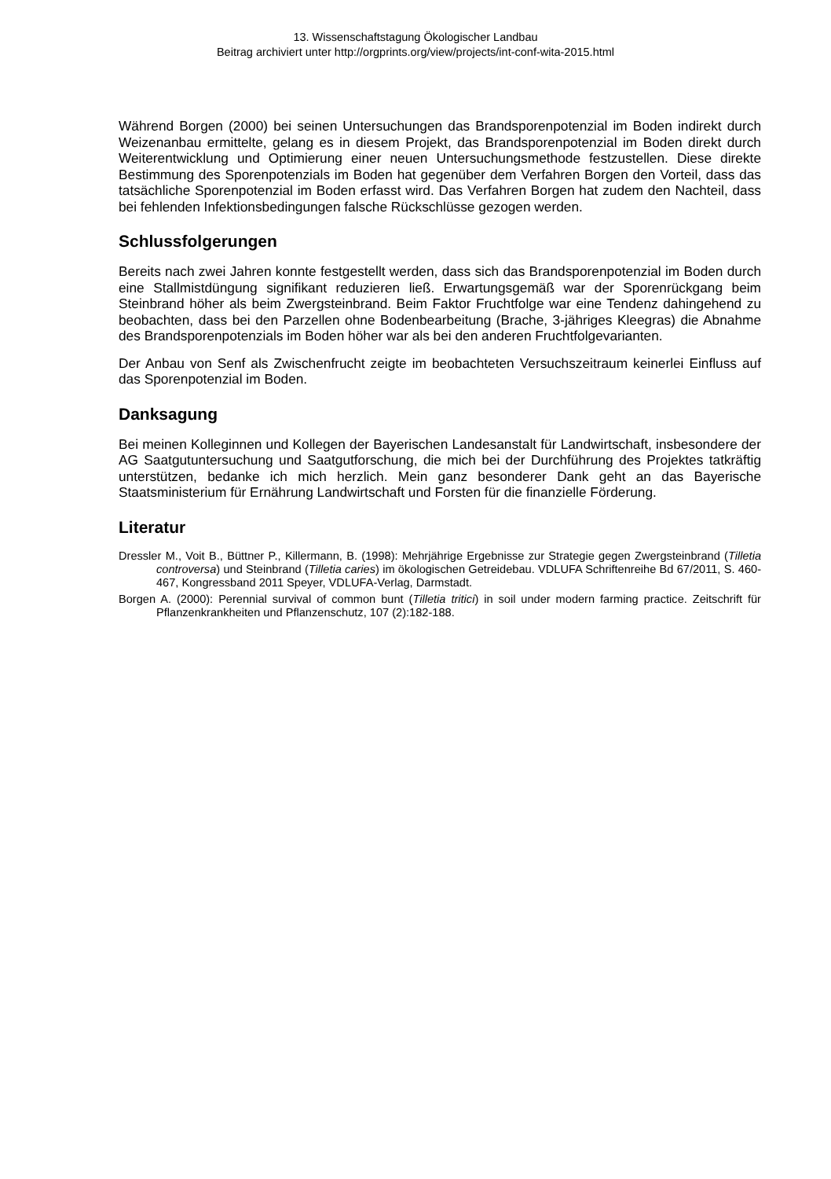13. Wissenschaftstagung Ökologischer Landbau
Beitrag archiviert unter http://orgprints.org/view/projects/int-conf-wita-2015.html
Während Borgen (2000) bei seinen Untersuchungen das Brandsporenpotenzial im Boden indirekt durch Weizenanbau ermittelte, gelang es in diesem Projekt, das Brandsporenpotenzial im Boden direkt durch Weiterentwicklung und Optimierung einer neuen Untersuchungsmethode festzustellen. Diese direkte Bestimmung des Sporenpotenzials im Boden hat gegenüber dem Verfahren Borgen den Vorteil, dass das tatsächliche Sporenpotenzial im Boden erfasst wird. Das Verfahren Borgen hat zudem den Nachteil, dass bei fehlenden Infektionsbedingungen falsche Rückschlüsse gezogen werden.
Schlussfolgerungen
Bereits nach zwei Jahren konnte festgestellt werden, dass sich das Brandsporenpotenzial im Boden durch eine Stallmistdüngung signifikant reduzieren ließ. Erwartungsgemäß war der Sporenrückgang beim Steinbrand höher als beim Zwergsteinbrand. Beim Faktor Fruchtfolge war eine Tendenz dahingehend zu beobachten, dass bei den Parzellen ohne Bodenbearbeitung (Brache, 3-jähriges Kleegras) die Abnahme des Brandsporenpotenzials im Boden höher war als bei den anderen Fruchtfolgevarianten.
Der Anbau von Senf als Zwischenfrucht zeigte im beobachteten Versuchszeitraum keinerlei Einfluss auf das Sporenpotenzial im Boden.
Danksagung
Bei meinen Kolleginnen und Kollegen der Bayerischen Landesanstalt für Landwirtschaft, insbesondere der AG Saatgutuntersuchung und Saatgutforschung, die mich bei der Durchführung des Projektes tatkräftig unterstützen, bedanke ich mich herzlich. Mein ganz besonderer Dank geht an das Bayerische Staatsministerium für Ernährung Landwirtschaft und Forsten für die finanzielle Förderung.
Literatur
Dressler M., Voit B., Büttner P., Killermann, B. (1998): Mehrjährige Ergebnisse zur Strategie gegen Zwergsteinbrand (Tilletia controversa) und Steinbrand (Tilletia caries) im ökologischen Getreidebau. VDLUFA Schriftenreihe Bd 67/2011, S. 460-467, Kongressband 2011 Speyer, VDLUFA-Verlag, Darmstadt.
Borgen A. (2000): Perennial survival of common bunt (Tilletia tritici) in soil under modern farming practice. Zeitschrift für Pflanzenkrankheiten und Pflanzenschutz, 107 (2):182-188.